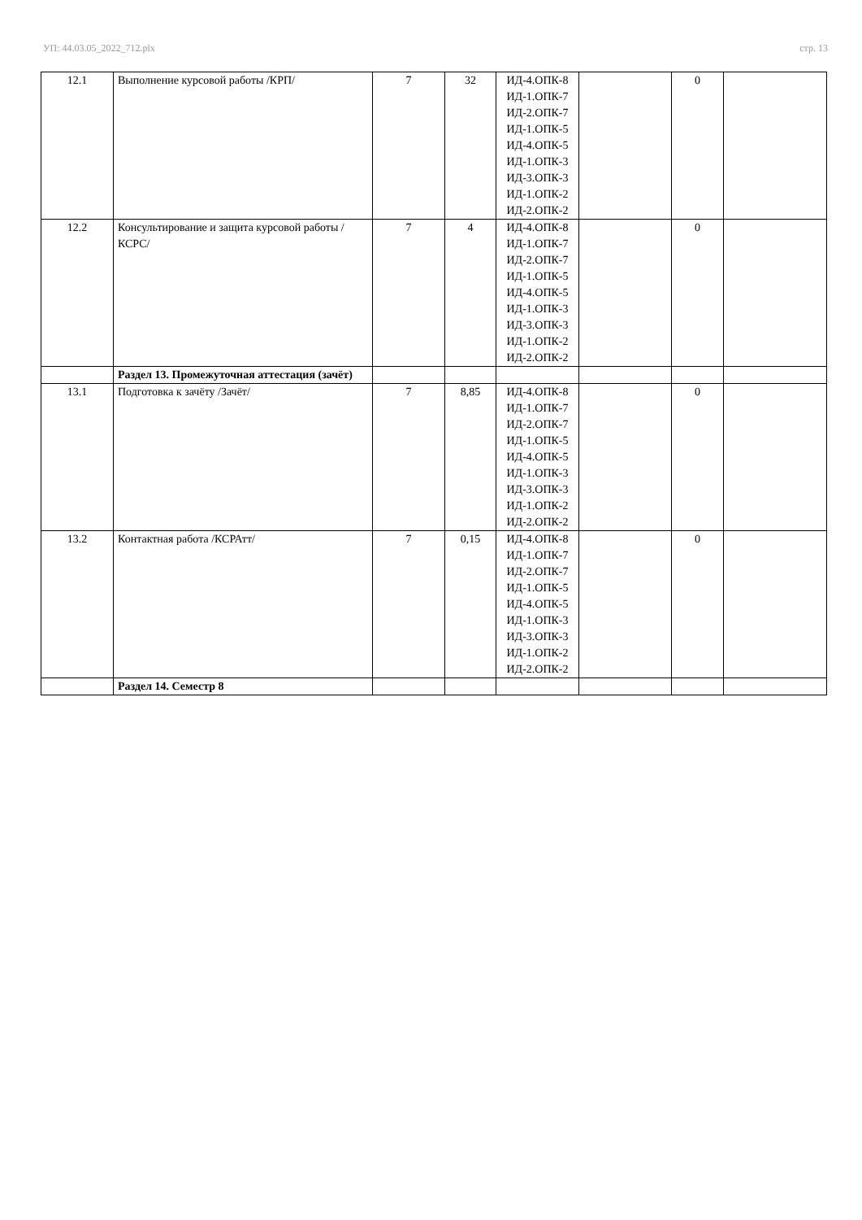УП: 44.03.05_2022_712.plx стр. 13
| 12.1 | Выполнение курсовой работы /КРП/ | 7 | 32 | ИД-4.ОПК-8 ИД-1.ОПК-7 ИД-2.ОПК-7 ИД-1.ОПК-5 ИД-4.ОПК-5 ИД-1.ОПК-3 ИД-3.ОПК-3 ИД-1.ОПК-2 ИД-2.ОПК-2 | | 0 | |
| 12.2 | Консультирование и защита курсовой работы /КСРС/ | 7 | 4 | ИД-4.ОПК-8 ИД-1.ОПК-7 ИД-2.ОПК-7 ИД-1.ОПК-5 ИД-4.ОПК-5 ИД-1.ОПК-3 ИД-3.ОПК-3 ИД-1.ОПК-2 ИД-2.ОПК-2 | | 0 | |
| | Раздел 13. Промежуточная аттестация (зачёт) | | | | | | |
| 13.1 | Подготовка к зачёту /Зачёт/ | 7 | 8,85 | ИД-4.ОПК-8 ИД-1.ОПК-7 ИД-2.ОПК-7 ИД-1.ОПК-5 ИД-4.ОПК-5 ИД-1.ОПК-3 ИД-3.ОПК-3 ИД-1.ОПК-2 ИД-2.ОПК-2 | | 0 | |
| 13.2 | Контактная работа /КСРАтт/ | 7 | 0,15 | ИД-4.ОПК-8 ИД-1.ОПК-7 ИД-2.ОПК-7 ИД-1.ОПК-5 ИД-4.ОПК-5 ИД-1.ОПК-3 ИД-3.ОПК-3 ИД-1.ОПК-2 ИД-2.ОПК-2 | | 0 | |
| | Раздел 14. Семестр 8 | | | | | | |